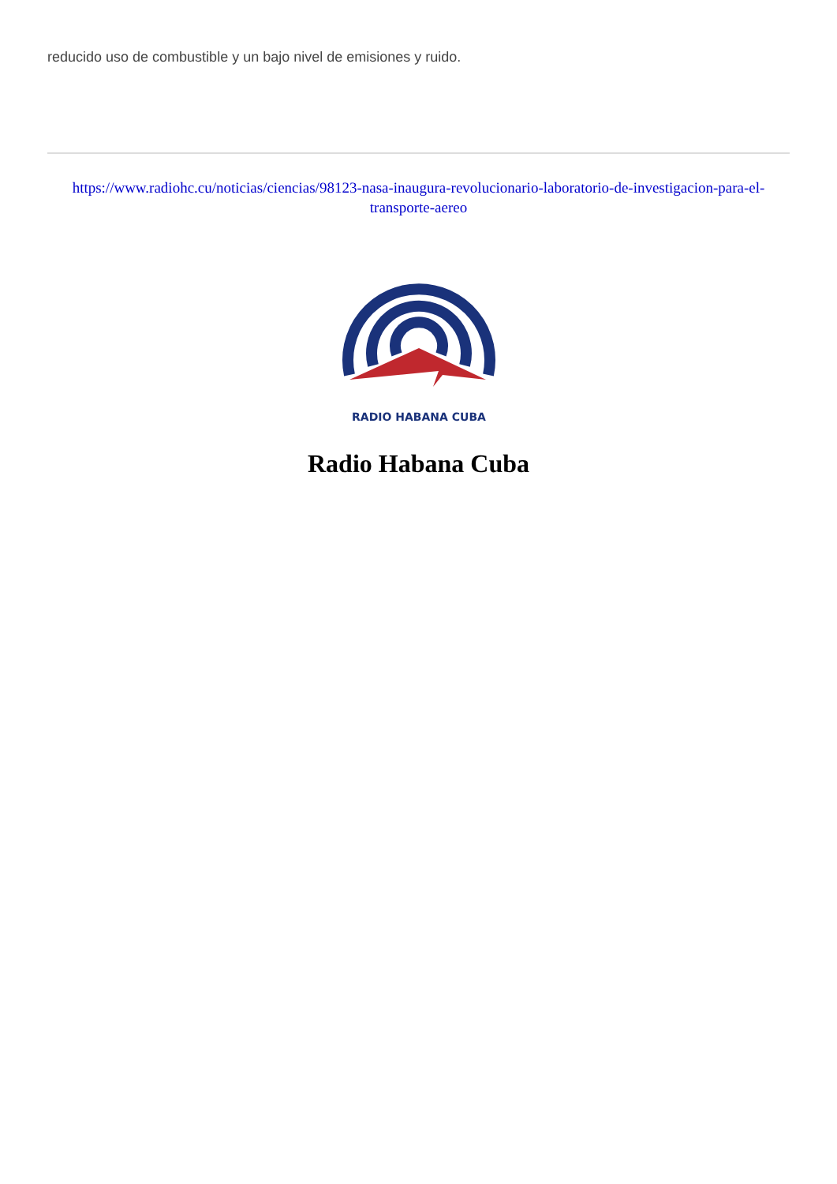reducido uso de combustible y un bajo nivel de emisiones y ruido.
https://www.radiohc.cu/noticias/ciencias/98123-nasa-inaugura-revolucionario-laboratorio-de-investigacion-para-el-transporte-aereo
RADIO HABANA CUBA
Radio Habana Cuba